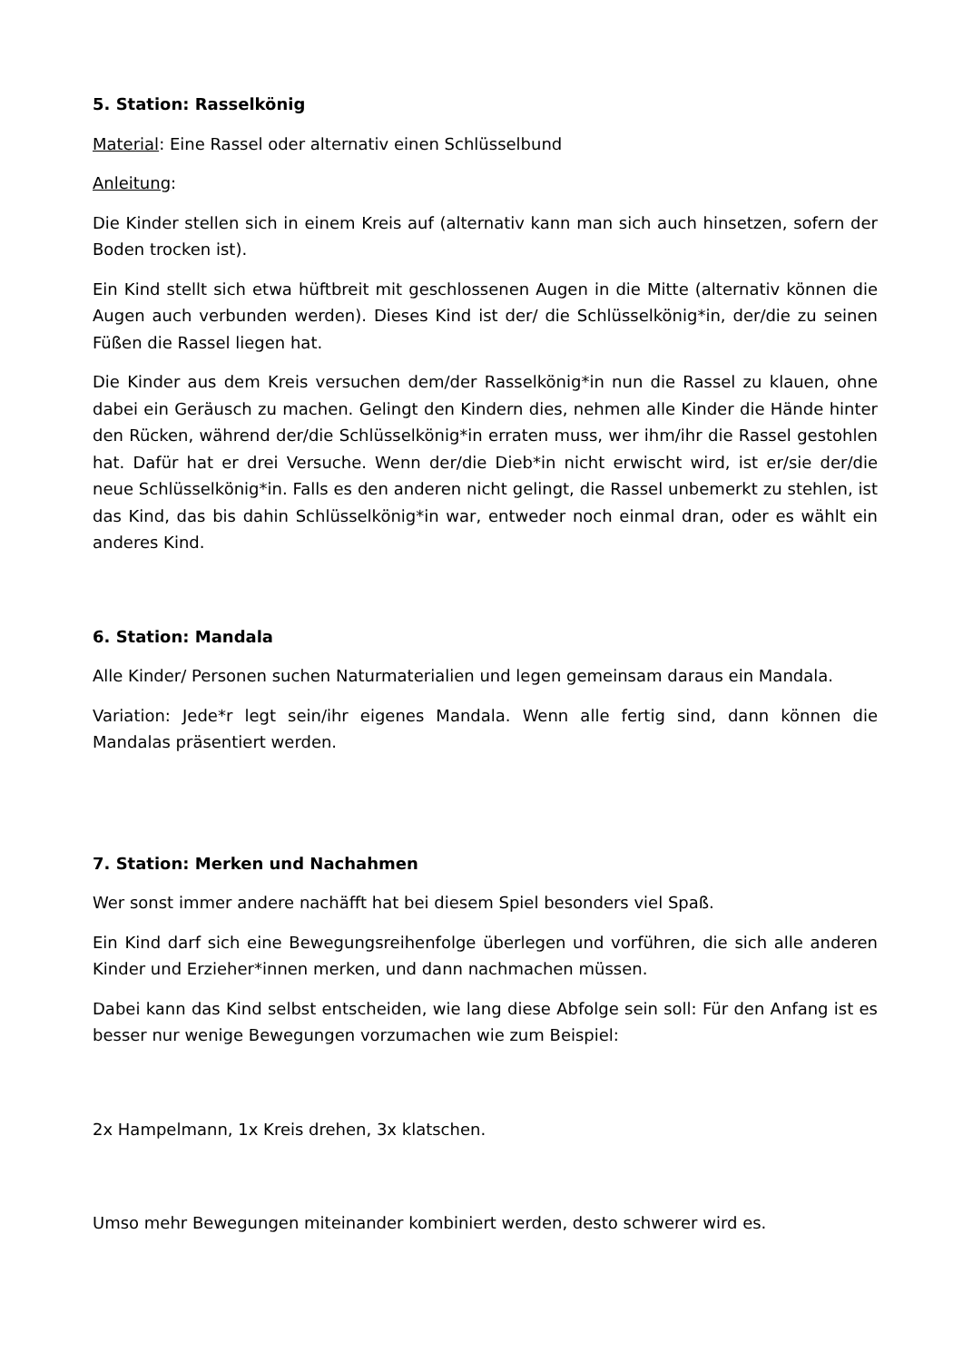5. Station: Rasselkönig
Material: Eine Rassel oder alternativ einen Schlüsselbund
Anleitung:
Die Kinder stellen sich in einem Kreis auf (alternativ kann man sich auch hinsetzen, sofern der Boden trocken ist).
Ein Kind stellt sich etwa hüftbreit mit geschlossenen Augen in die Mitte (alternativ können die Augen auch verbunden werden). Dieses Kind ist der/ die Schlüsselkönig*in, der/die zu seinen Füßen die Rassel liegen hat.
Die Kinder aus dem Kreis versuchen dem/der Rasselkönig*in nun die Rassel zu klauen, ohne dabei ein Geräusch zu machen. Gelingt den Kindern dies, nehmen alle Kinder die Hände hinter den Rücken, während der/die Schlüsselkönig*in erraten muss, wer ihm/ihr die Rassel gestohlen hat. Dafür hat er drei Versuche. Wenn der/die Dieb*in nicht erwischt wird, ist er/sie der/die neue Schlüsselkönig*in. Falls es den anderen nicht gelingt, die Rassel unbemerkt zu stehlen, ist das Kind, das bis dahin Schlüsselkönig*in war, entweder noch einmal dran, oder es wählt ein anderes Kind.
6. Station: Mandala
Alle Kinder/ Personen suchen Naturmaterialien und legen gemeinsam daraus ein Mandala.
Variation: Jede*r legt sein/ihr eigenes Mandala. Wenn alle fertig sind, dann können die Mandalas präsentiert werden.
7. Station: Merken und Nachahmen
Wer sonst immer andere nachäfft hat bei diesem Spiel besonders viel Spaß.
Ein Kind darf sich eine Bewegungsreihenfolge überlegen und vorführen, die sich alle anderen Kinder und Erzieher*innen merken, und dann nachmachen müssen.
Dabei kann das Kind selbst entscheiden, wie lang diese Abfolge sein soll: Für den Anfang ist es besser nur wenige Bewegungen vorzumachen wie zum Beispiel:
2x Hampelmann, 1x Kreis drehen, 3x klatschen.
Umso mehr Bewegungen miteinander kombiniert werden, desto schwerer wird es.